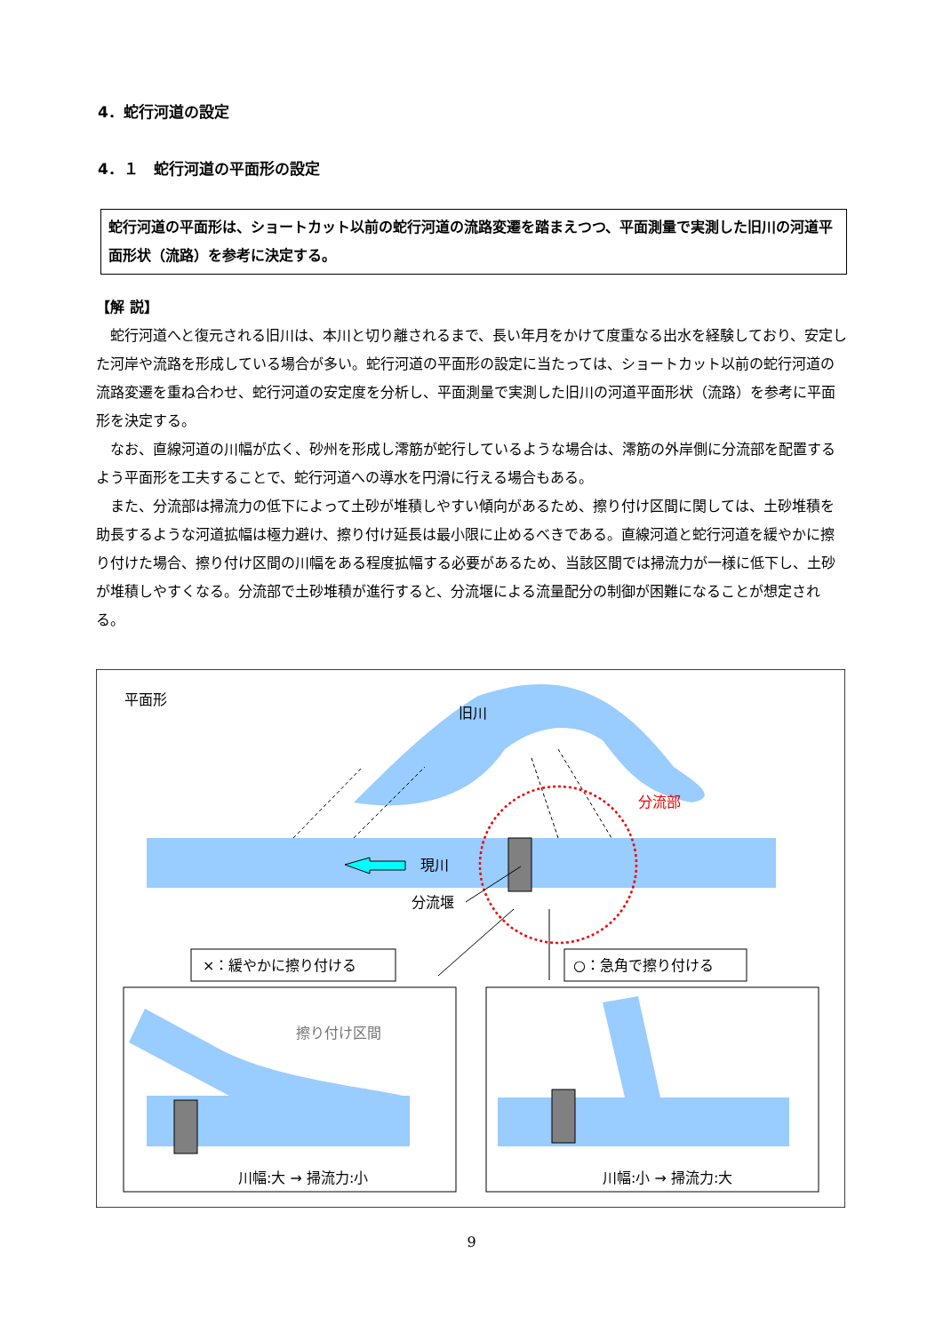4．蛇行河道の設定
4．１　蛇行河道の平面形の設定
蛇行河道の平面形は、ショートカット以前の蛇行河道の流路変遷を踏まえつつ、平面測量で実測した旧川の河道平面形状（流路）を参考に決定する。
【解 説】
蛇行河道へと復元される旧川は、本川と切り離されるまで、長い年月をかけて度重なる出水を経験しており、安定した河岸や流路を形成している場合が多い。蛇行河道の平面形の設定に当たっては、ショートカット以前の蛇行河道の流路変遷を重ね合わせ、蛇行河道の安定度を分析し、平面測量で実測した旧川の河道平面形状（流路）を参考に平面形を決定する。
なお、直線河道の川幅が広く、砂州を形成し澪筋が蛇行しているような場合は、澪筋の外岸側に分流部を配置するよう平面形を工夫することで、蛇行河道への導水を円滑に行える場合もある。
また、分流部は掃流力の低下によって土砂が堆積しやすい傾向があるため、擦り付け区間に関しては、土砂堆積を助長するような河道拡幅は極力避け、擦り付け延長は最小限に止めるべきである。直線河道と蛇行河道を緩やかに擦り付けた場合、擦り付け区間の川幅をある程度拡幅する必要があるため、当該区間では掃流力が一様に低下し、土砂が堆積しやすくなる。分流部で土砂堆積が進行すると、分流堰による流量配分の制御が困難になることが想定される。
平面形
旧川
現川
分流部
分流堰
×：緩やかに擦り付ける
○：急角で擦り付ける
擦り付け区間
川幅:大 → 掃流力:小
川幅:小 → 掃流力:大
9